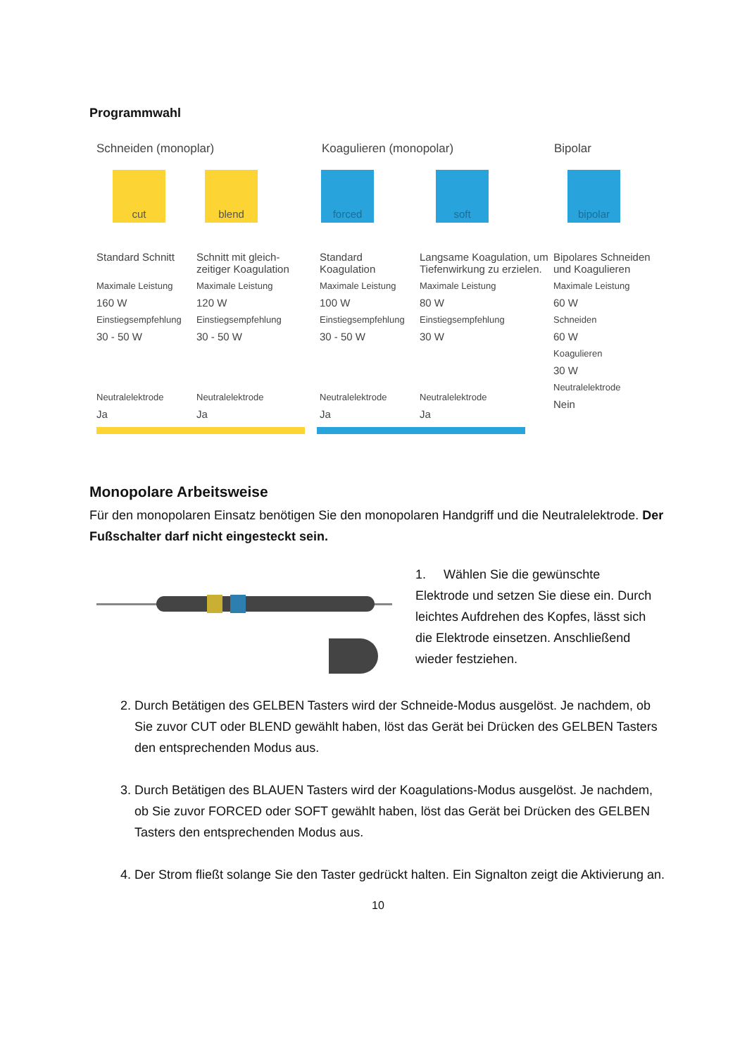Programmwahl
Schneiden (monoplar) Koagulieren (monopolar) Bipolar
cut blend forced soft bipolar
Standard Schnitt
Maximale Leistung
160 W
Einstiegsempfehlung
30 - 50 W
Neutralelektrode
Ja
Schnitt mit gleich-
zeitiger Koagulation
Maximale Leistung
120 W
Einstiegsempfehlung
30 - 50 W
Neutralelektrode
Ja
Standard
Koagulation
Maximale Leistung
100 W
Einstiegsempfehlung
30 - 50 W
Neutralelektrode
Ja
Langsame Koagulation, um
Tiefenwirkung zu erzielen.
Maximale Leistung
80 W
Einstiegsempfehlung
30 W
Neutralelektrode
Ja
Bipolares Schneiden
und Koagulieren
Maximale Leistung
60 W
Schneiden
60 W
Koagulieren
30 W
Neutralelektrode
Nein
Monopolare Arbeitsweise
Für den monopolaren Einsatz benötigen Sie den monopolaren Handgriff und die Neutralelektrode. Der Fußschalter darf nicht eingesteckt sein.
1. Wählen Sie die gewünschte Elektrode und setzen Sie diese ein. Durch leichtes Aufdrehen des Kopfes, lässt sich die Elektrode einsetzen. Anschließend wieder festziehen.
2. Durch Betätigen des GELBEN Tasters wird der Schneide-Modus ausgelöst. Je nachdem, ob Sie zuvor CUT oder BLEND gewählt haben, löst das Gerät bei Drücken des GELBEN Tasters den entsprechenden Modus aus.
3. Durch Betätigen des BLAUEN Tasters wird der Koagulations-Modus ausgelöst. Je nachdem, ob Sie zuvor FORCED oder SOFT gewählt haben, löst das Gerät bei Drücken des GELBEN Tasters den entsprechenden Modus aus.
4. Der Strom fließt solange Sie den Taster gedrückt halten. Ein Signalton zeigt die Aktivierung an.
10